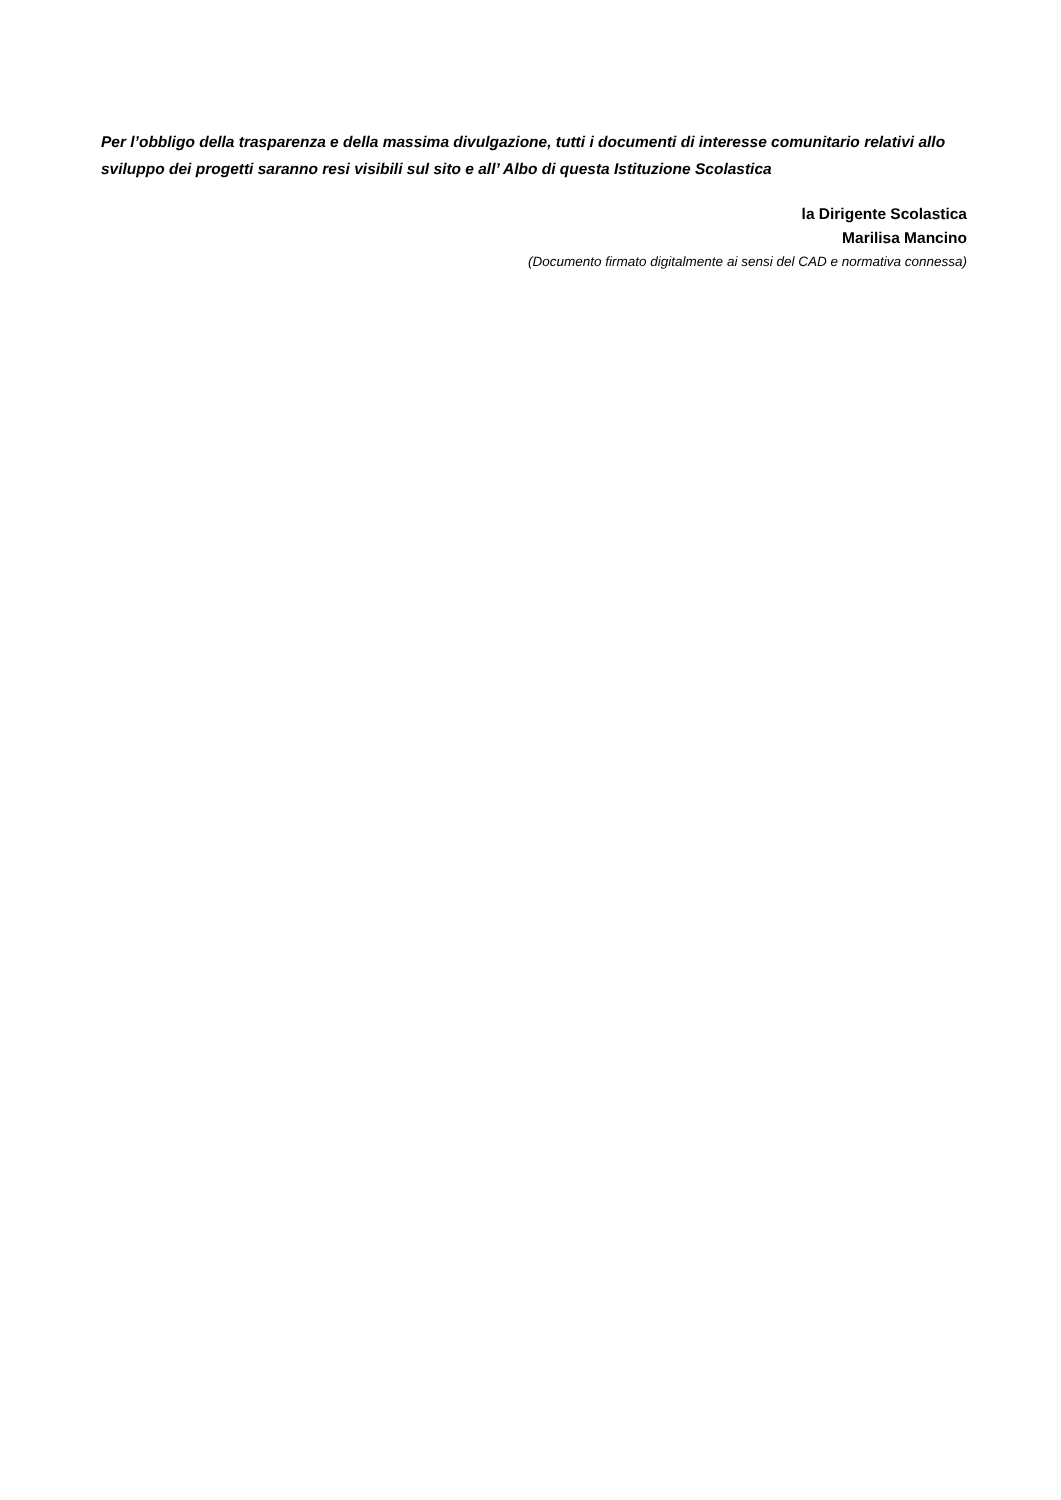Per l’obbligo della trasparenza e della massima divulgazione, tutti i documenti di interesse comunitario relativi allo sviluppo dei progetti saranno resi visibili sul sito e all’ Albo di questa Istituzione Scolastica
la Dirigente Scolastica
Marilisa Mancino
(Documento firmato digitalmente ai sensi del CAD e normativa connessa)